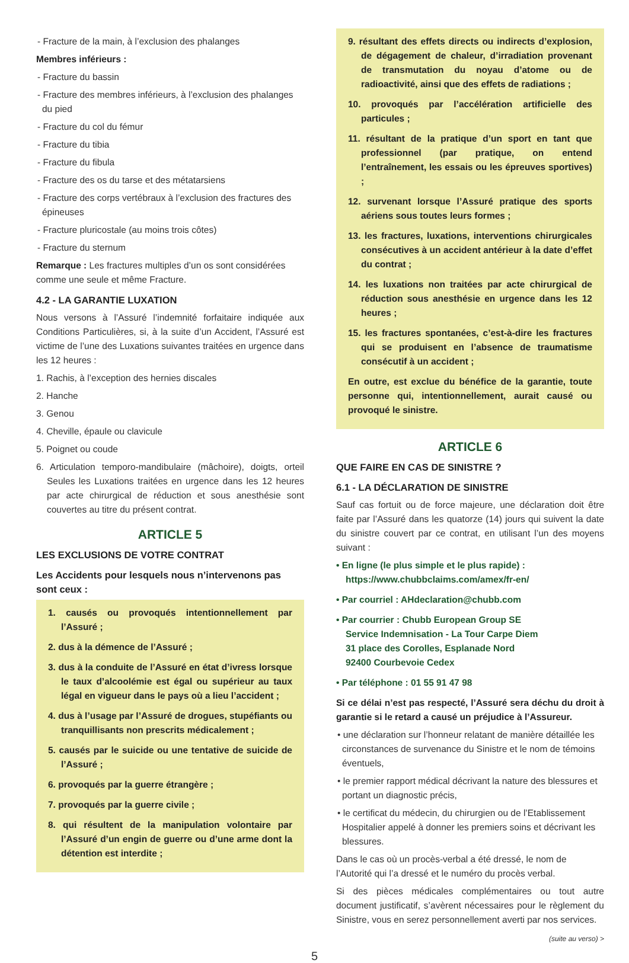- Fracture de la main, à l’exclusion des phalanges
Membres inférieurs :
- Fracture du bassin
- Fracture des membres inférieurs, à l’exclusion des phalanges du pied
- Fracture du col du fémur
- Fracture du tibia
- Fracture du fibula
- Fracture des os du tarse et des métatarsiens
- Fracture des corps vertébraux à l’exclusion des fractures des épineuses
- Fracture pluricostale (au moins trois côtes)
- Fracture du sternum
Remarque : Les fractures multiples d’un os sont considérées comme une seule et même Fracture.
4.2 - LA GARANTIE LUXATION
Nous versons à l’Assuré l’indemnité forfaitaire indiquée aux Conditions Particulières, si, à la suite d’un Accident, l’Assuré est victime de l’une des Luxations suivantes traitées en urgence dans les 12 heures :
1. Rachis, à l’exception des hernies discales
2. Hanche
3. Genou
4. Cheville, épaule ou clavicule
5. Poignet ou coude
6. Articulation temporo-mandibulaire (mâchoire), doigts, orteil Seules les Luxations traitées en urgence dans les 12 heures par acte chirurgical de réduction et sous anesthésie sont couvertes au titre du présent contrat.
ARTICLE 5
LES EXCLUSIONS DE VOTRE CONTRAT
Les Accidents pour lesquels nous n’intervenons pas sont ceux :
1. causés ou provoqués intentionnellement par l’Assuré ;
2. dus à la démence de l’Assuré ;
3. dus à la conduite de l’Assuré en état d’ivress lorsque le taux d’alcoolémie est égal ou supérieur au taux légal en vigueur dans le pays où a lieu l’accident ;
4. dus à l’usage par l’Assuré de drogues, stupéfiants ou tranquillisants non prescrits médicalement ;
5. causés par le suicide ou une tentative de suicide de l’Assuré ;
6. provoqués par la guerre étrangère ;
7. provoqués par la guerre civile ;
8. qui résultent de la manipulation volontaire par l’Assuré d’un engin de guerre ou d’une arme dont la détention est interdite ;
9. résultant des effets directs ou indirects d’explosion, de dégagement de chaleur, d’irradiation provenant de transmutation du noyau d’atome ou de radioactivité, ainsi que des effets de radiations ;
10. provoqués par l’accélération artificielle des particules ;
11. résultant de la pratique d’un sport en tant que professionnel (par pratique, on entend l’entraînement, les essais ou les épreuves sportives) ;
12. survenant lorsque l’Assuré pratique des sports aériens sous toutes leurs formes ;
13. les fractures, luxations, interventions chirurgicales consécutives à un accident antérieur à la date d’effet du contrat ;
14. les luxations non traitées par acte chirurgical de réduction sous anesthésie en urgence dans les 12 heures ;
15. les fractures spontanées, c’est-à-dire les fractures qui se produisent en l’absence de traumatisme consécutif à un accident ;
En outre, est exclue du bénéfice de la garantie, toute personne qui, intentionnellement, aurait causé ou provoqué le sinistre.
ARTICLE 6
QUE FAIRE EN CAS DE SINISTRE ?
6.1 - LA DÉCLARATION DE SINISTRE
Sauf cas fortuit ou de force majeure, une déclaration doit être faite par l’Assuré dans les quatorze (14) jours qui suivent la date du sinistre couvert par ce contrat, en utilisant l’un des moyens suivant :
• En ligne (le plus simple et le plus rapide) :
https://www.chubbclaims.com/amex/fr-en/
• Par courriel : AHdeclaration@chubb.com
• Par courrier : Chubb European Group SE
Service Indemnisation - La Tour Carpe Diem
31 place des Corolles, Esplanade Nord
92400 Courbevoie Cedex
• Par téléphone : 01 55 91 47 98
Si ce délai n’est pas respecté, l’Assuré sera déchu du droit à garantie si le retard a causé un préjudice à l’Assureur.
• une déclaration sur l’honneur relatant de manière détaillée les circonstances de survenance du Sinistre et le nom de témoins éventuels,
• le premier rapport médical décrivant la nature des blessures et portant un diagnostic précis,
• le certificat du médecin, du chirurgien ou de l’Etablissement Hospitalier appelé à donner les premiers soins et décrivant les blessures.
Dans le cas où un procès-verbal a été dressé, le nom de l’Autorité qui l’a dressé et le numéro du procès verbal.
Si des pièces médicales complémentaires ou tout autre document justificatif, s’avèrent nécessaires pour le règlement du Sinistre, vous en serez personnellement averti par nos services.
(suite au verso) >
5